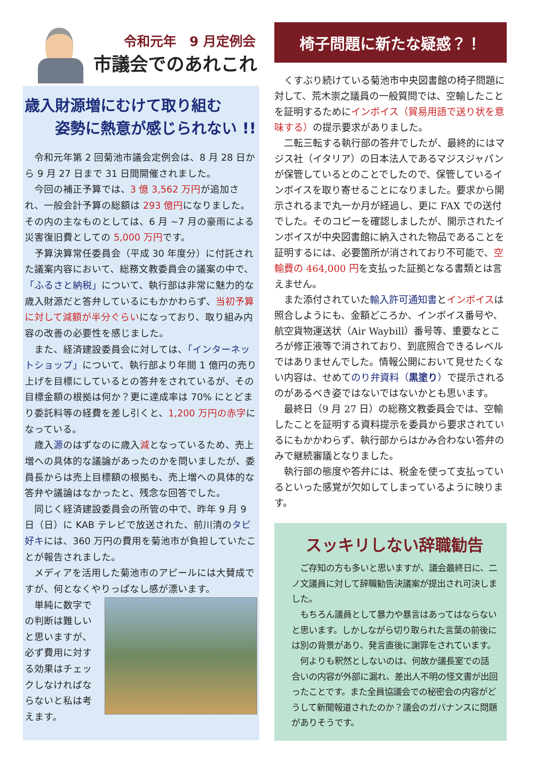令和元年　9 月定例会
市議会でのあれこれ
歳入財源増にむけて取り組む
　　姿勢に熱意が感じられない !!
令和元年第 2 回菊池市議会定例会は、8 月 28 日から 9 月 27 日まで 31 日間開催されました。
今回の補正予算では、3 億 3,562 万円が追加され、一般会計予算の総額は 293 億円になりました。その内の主なものとしては、6 月 ~7 月の豪雨による災害復旧費としての 5,000 万円です。
予算決算常任委員会（平成 30 年度分）に付託された議案内容において、総務文教委員会の議案の中で、「ふるさと納税」について、執行部は非常に魅力的な歳入財源だと答弁しているにもかかわらず、当初予算に対して減額が半分ぐらいになっており、取り組み内容の改善の必要性を感じました。
また、経済建設委員会に対しては、「インターネットショップ」について、執行部より年間 1 億円の売り上げを目標にしているとの答弁をされているが、その目標金額の根拠は何か？更に達成率は 70% にとどまり委託料等の経費を差し引くと、1,200 万円の赤字になっている。
歳入源のはずなのに歳入減となっているため、売上増への具体的な議論があったのかを問いましたが、委員長からは売上目標額の根拠も、売上増への具体的な答弁や議論はなかったと、残念な回答でした。
同じく経済建設委員会の所管の中で、昨年 9 月 9 日（日）に KAB テレビで放送された、前川清のタビ好キには、360 万円の費用を菊池市が負担していたことが報告されました。
メディアを活用した菊池市のアピールには大賛成ですが、何となくやりっぱなし感が漂います。
単純に数字での判断は難しいと思いますが、必ず費用に対する効果はチェックしなければならないと私は考えます。
椅子問題に新たな疑惑？！
くすぶり続けている菊池市中央図書館の椅子問題に対して、荒木崇之議員の一般質問では、空輸したことを証明するためにインボイス（貿易用語で送り状を意味する）の提示要求がありました。
二転三転する執行部の答弁でしたが、最終的にはマジス社（イタリア）の日本法人であるマジスジャパンが保管しているとのことでしたので、保管しているインボイスを取り寄せることになりました。要求から開示されるまで丸一か月が経過し、更に FAX での送付でした。そのコピーを確認しましたが、開示されたインボイスが中央図書館に納入された物品であることを証明するには、必要箇所が消されており不可能で、空輸費の 464,000 円を支払った証拠となる書類とは言えません。
また添付されていた輸入許可通知書とインボイスは照合しようにも、金額どころか、インボイス番号や、航空貨物運送状（Air Waybill）番号等、重要なところが修正液等で消されており、到底照合できるレベルではありませんでした。情報公開において見せたくない内容は、せめてのり弁資料（黒塗り）で提示されるのがあるべき姿ではないではないかとも思います。
最終日（9 月 27 日）の総務文教委員会では、空輸したことを証明する資料提示を委員から要求されているにもかかわらず、執行部からはかみ合わない答弁のみで継続審議となりました。
執行部の態度や答弁には、税金を使って支払っているといった感覚が欠如してしまっているように映ります。
スッキリしない辞職勧告
ご存知の方も多いと思いますが、議会最終日に、二ノ文議員に対して辞職勧告決議案が提出され可決しました。
もちろん議員として暴力や暴言はあってはならないと思います。しかしながら切り取られた言葉の前後には別の背景があり、発言直後に謝罪をされています。
何よりも釈然としないのは、何故か議長室での話合いの内容が外部に漏れ、差出人不明の怪文書が出回ったことです。また全員協議会での秘密会の内容がどうして新聞報道されたのか？議会のガバナンスに問題がありそうです。